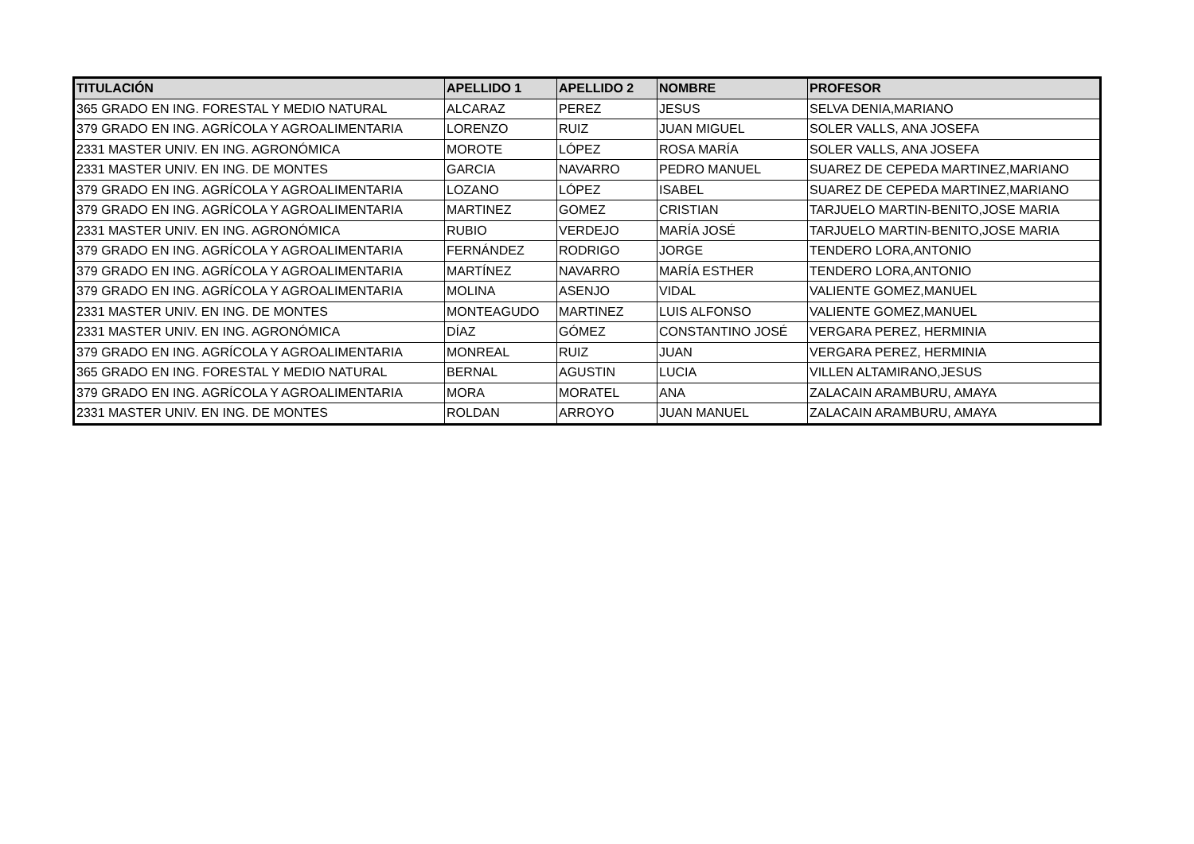| TITULACIÓN | APELLIDO 1 | APELLIDO 2 | NOMBRE | PROFESOR |
| --- | --- | --- | --- | --- |
| 365 GRADO EN ING. FORESTAL Y MEDIO NATURAL | ALCARAZ | PEREZ | JESUS | SELVA DENIA,MARIANO |
| 379 GRADO EN ING. AGRÍCOLA Y AGROALIMENTARIA | LORENZO | RUIZ | JUAN MIGUEL | SOLER VALLS, ANA JOSEFA |
| 2331 MASTER UNIV. EN ING. AGRONÓMICA | MOROTE | LÓPEZ | ROSA MARÍA | SOLER VALLS, ANA JOSEFA |
| 2331 MASTER UNIV. EN ING. DE MONTES | GARCIA | NAVARRO | PEDRO MANUEL | SUAREZ DE CEPEDA MARTINEZ,MARIANO |
| 379 GRADO EN ING. AGRÍCOLA Y AGROALIMENTARIA | LOZANO | LÓPEZ | ISABEL | SUAREZ DE CEPEDA MARTINEZ,MARIANO |
| 379 GRADO EN ING. AGRÍCOLA Y AGROALIMENTARIA | MARTINEZ | GOMEZ | CRISTIAN | TARJUELO MARTIN-BENITO,JOSE MARIA |
| 2331 MASTER UNIV. EN ING. AGRONÓMICA | RUBIO | VERDEJO | MARÍA JOSÉ | TARJUELO MARTIN-BENITO,JOSE MARIA |
| 379 GRADO EN ING. AGRÍCOLA Y AGROALIMENTARIA | FERNÁNDEZ | RODRIGO | JORGE | TENDERO LORA,ANTONIO |
| 379 GRADO EN ING. AGRÍCOLA Y AGROALIMENTARIA | MARTÍNEZ | NAVARRO | MARÍA ESTHER | TENDERO LORA,ANTONIO |
| 379 GRADO EN ING. AGRÍCOLA Y AGROALIMENTARIA | MOLINA | ASENJO | VIDAL | VALIENTE GOMEZ,MANUEL |
| 2331 MASTER UNIV. EN ING. DE MONTES | MONTEAGUDO | MARTINEZ | LUIS ALFONSO | VALIENTE GOMEZ,MANUEL |
| 2331 MASTER UNIV. EN ING. AGRONÓMICA | DÍAZ | GÓMEZ | CONSTANTINO JOSÉ | VERGARA PEREZ, HERMINIA |
| 379 GRADO EN ING. AGRÍCOLA Y AGROALIMENTARIA | MONREAL | RUIZ | JUAN | VERGARA PEREZ, HERMINIA |
| 365 GRADO EN ING. FORESTAL Y MEDIO NATURAL | BERNAL | AGUSTIN | LUCIA | VILLEN ALTAMIRANO,JESUS |
| 379 GRADO EN ING. AGRÍCOLA Y AGROALIMENTARIA | MORA | MORATEL | ANA | ZALACAIN ARAMBURU, AMAYA |
| 2331 MASTER UNIV. EN ING. DE MONTES | ROLDAN | ARROYO | JUAN MANUEL | ZALACAIN ARAMBURU, AMAYA |